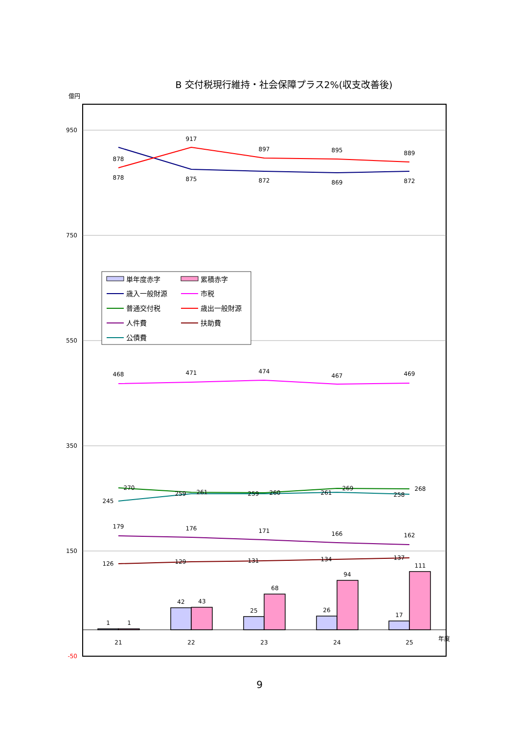B 交付税現行維持・社会保障プラス2%(収支改善後)
億円
950
750
550
350
150
-50
1
1
42
43
25
68
26
94
17
111
878
878
917
875
897
872
895
869
889
872
468
471
474
467
469
270
259
261
259
260
261
269
258
268
245
179
176
171
166
162
126
129
131
134
137
21
22
23
24
25
年度
単年度赤字
累積赤字
歳入一般財源
市税
普通交付税
歳出一般財源
人件費
扶助費
公債費
9